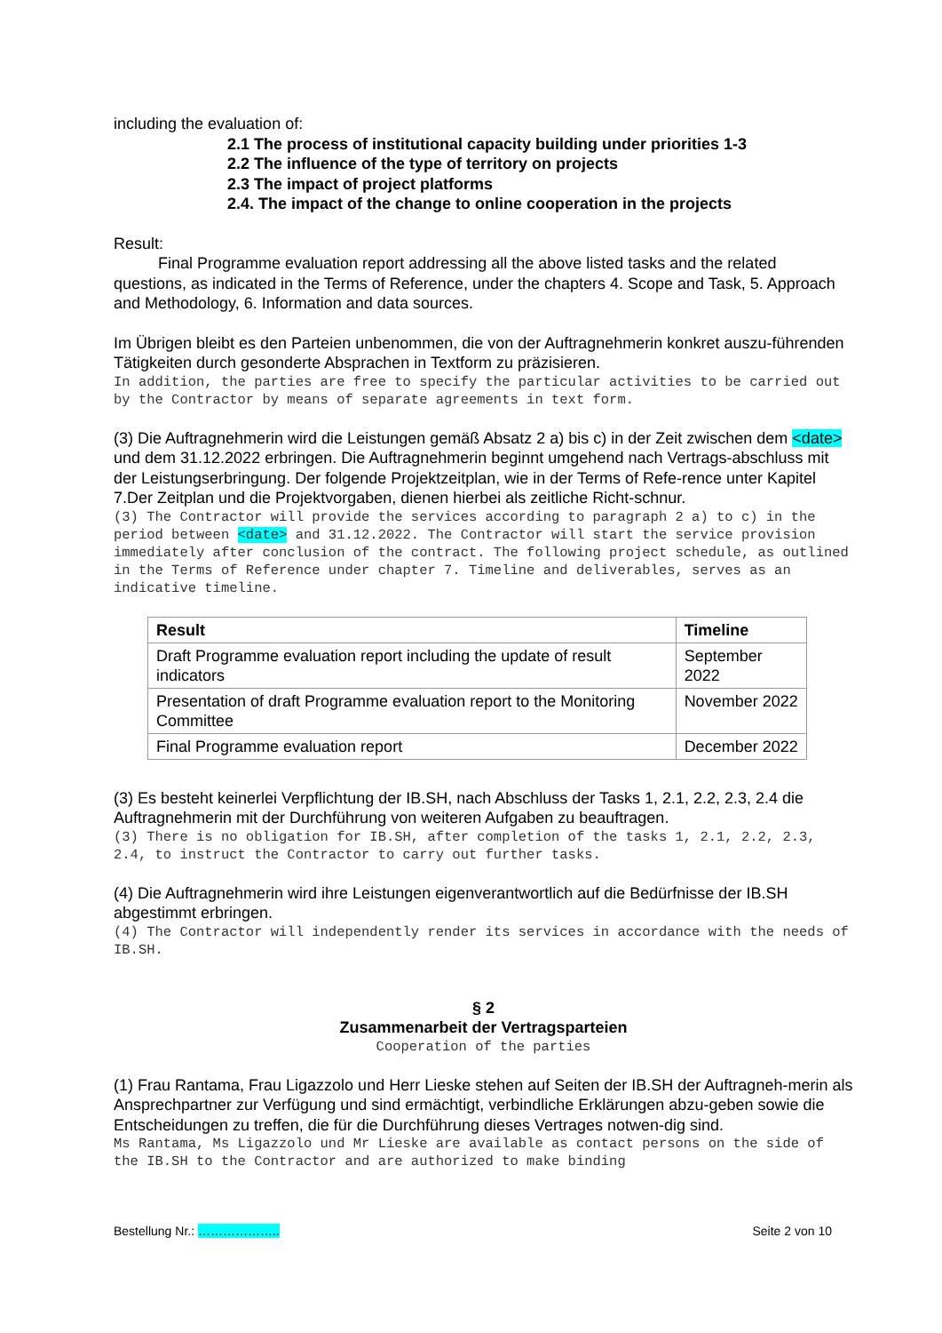including the evaluation of:
2.1 The process of institutional capacity building under priorities 1-3
2.2 The influence of the type of territory on projects
2.3 The impact of project platforms
2.4. The impact of the change to online cooperation in the projects
Result:
Final Programme evaluation report addressing all the above listed tasks and the related questions, as indicated in the Terms of Reference, under the chapters 4. Scope and Task, 5. Approach and Methodology, 6. Information and data sources.
Im Übrigen bleibt es den Parteien unbenommen, die von der Auftragnehmerin konkret auszu-führenden Tätigkeiten durch gesonderte Absprachen in Textform zu präzisieren.
In addition, the parties are free to specify the particular activities to be carried out by the Contractor by means of separate agreements in text form.
(3) Die Auftragnehmerin wird die Leistungen gemäß Absatz 2 a) bis c) in der Zeit zwischen dem <date> und dem 31.12.2022 erbringen. Die Auftragnehmerin beginnt umgehend nach Vertrags-abschluss mit der Leistungserbringung. Der folgende Projektzeitplan, wie in der Terms of Refe-rence unter Kapitel 7.Der Zeitplan und die Projektvorgaben, dienen hierbei als zeitliche Richt-schnur.
(3) The Contractor will provide the services according to paragraph 2 a) to c) in the period between <date> and 31.12.2022. The Contractor will start the service provision immediately after conclusion of the contract. The following project schedule, as outlined in the Terms of Reference under chapter 7. Timeline and deliverables, serves as an indicative timeline.
| Result | Timeline |
| --- | --- |
| Draft Programme evaluation report including the update of result indicators | September 2022 |
| Presentation of draft Programme evaluation report to the Monitoring Committee | November 2022 |
| Final Programme evaluation report | December 2022 |
(3) Es besteht keinerlei Verpflichtung der IB.SH, nach Abschluss der Tasks 1, 2.1, 2.2, 2.3, 2.4 die Auftragnehmerin mit der Durchführung von weiteren Aufgaben zu beauftragen.
(3) There is no obligation for IB.SH, after completion of the tasks 1, 2.1, 2.2, 2.3, 2.4, to instruct the Contractor to carry out further tasks.
(4) Die Auftragnehmerin wird ihre Leistungen eigenverantwortlich auf die Bedürfnisse der IB.SH abgestimmt erbringen.
(4) The Contractor will independently render its services in accordance with the needs of IB.SH.
§ 2
Zusammenarbeit der Vertragsparteien
Cooperation of the parties
(1) Frau Rantama, Frau Ligazzolo und Herr Lieske stehen auf Seiten der IB.SH der Auftragneh-merin als Ansprechpartner zur Verfügung und sind ermächtigt, verbindliche Erklärungen abzu-geben sowie die Entscheidungen zu treffen, die für die Durchführung dieses Vertrages notwen-dig sind.
Ms Rantama, Ms Ligazzolo und Mr Lieske are available as contact persons on the side of the IB.SH to the Contractor and are authorized to make binding
Bestellung Nr.: ……………….. Seite 2 von 10